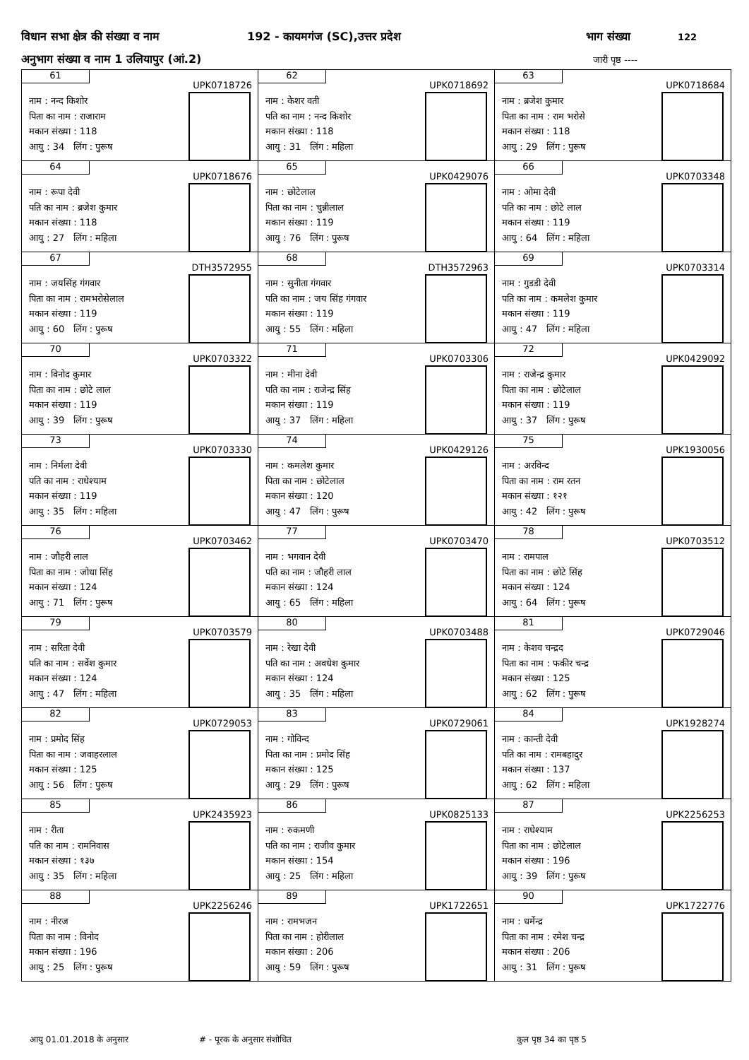विधान सभा क्षेत्र की संख्या व नाम 192 - कायमगंज (SC),उत्तर प्रदेश भाग संख्या 122
अनुभाग संख्या व नाम 1 उलियापुर (आं.2) जारी पृष्ठ ----
| 61 UPK0718726 नाम : नन्द किशोर पिता का नाम : राजाराम मकान संख्या : 118 आयु : 34 लिंग : पुरूष | 62 UPK0718692 नाम : केशर वती पति का नाम : नन्द किशोर मकान संख्या : 118 आयु : 31 लिंग : महिला | 63 UPK0718684 नाम : ब्रजेश कुमार पिता का नाम : राम भरोसे मकान संख्या : 118 आयु : 29 लिंग : पुरूष |
| 64 UPK0718676 नाम : रूपा देवी पति का नाम : ब्रजेश कुमार मकान संख्या : 118 आयु : 27 लिंग : महिला | 65 UPK0429076 नाम : छोटेलाल पिता का नाम : चुन्नीलाल मकान संख्या : 119 आयु : 76 लिंग : पुरूष | 66 UPK0703348 नाम : ओमा देवी पति का नाम : छोटे लाल मकान संख्या : 119 आयु : 64 लिंग : महिला |
| 67 DTH3572955 नाम : जयसिंह गंगवार पिता का नाम : रामभरोसेलाल मकान संख्या : 119 आयु : 60 लिंग : पुरूष | 68 DTH3572963 नाम : सुनीता गंगवार पति का नाम : जय सिंह गंगवार मकान संख्या : 119 आयु : 55 लिंग : महिला | 69 UPK0703314 नाम : गुडडी देवी पति का नाम : कमलेश कुमार मकान संख्या : 119 आयु : 47 लिंग : महिला |
| 70 UPK0703322 नाम : विनोद कुमार पिता का नाम : छोटे लाल मकान संख्या : 119 आयु : 39 लिंग : पुरूष | 71 UPK0703306 नाम : मीना देवी पति का नाम : राजेन्द्र सिंह मकान संख्या : 119 आयु : 37 लिंग : महिला | 72 UPK0429092 नाम : राजेन्द्र कुमार पिता का नाम : छोटेलाल मकान संख्या : 119 आयु : 37 लिंग : पुरूष |
| 73 UPK0703330 नाम : निर्मला देवी पति का नाम : राधेश्याम मकान संख्या : 119 आयु : 35 लिंग : महिला | 74 UPK0429126 नाम : कमलेश कुमार पिता का नाम : छोटेलाल मकान संख्या : 120 आयु : 47 लिंग : पुरूष | 75 UPK1930056 नाम : अरविन्द पिता का नाम : राम रतन मकान संख्या : १२१ आयु : 42 लिंग : पुरूष |
| 76 UPK0703462 नाम : जौहरी लाल पिता का नाम : जोधा सिंह मकान संख्या : 124 आयु : 71 लिंग : पुरूष | 77 UPK0703470 नाम : भगवान देवी पति का नाम : जौहरी लाल मकान संख्या : 124 आयु : 65 लिंग : महिला | 78 UPK0703512 नाम : रामपाल पिता का नाम : छोटे सिंह मकान संख्या : 124 आयु : 64 लिंग : पुरूष |
| 79 UPK0703579 नाम : सरिता देवी पति का नाम : सर्वेश कुमार मकान संख्या : 124 आयु : 47 लिंग : महिला | 80 UPK0703488 नाम : रेखा देवी पति का नाम : अवधेश कुमार मकान संख्या : 124 आयु : 35 लिंग : महिला | 81 UPK0729046 नाम : केशव चन्द्रद पिता का नाम : फकीर चन्द्र मकान संख्या : 125 आयु : 62 लिंग : पुरूष |
| 82 UPK0729053 नाम : प्रमोद सिंह पिता का नाम : जवाहरलाल मकान संख्या : 125 आयु : 56 लिंग : पुरूष | 83 UPK0729061 नाम : गोविन्द पिता का नाम : प्रमोद सिंह मकान संख्या : 125 आयु : 29 लिंग : पुरूष | 84 UPK1928274 नाम : कान्ती देवी पति का नाम : रामबहादुर मकान संख्या : 137 आयु : 62 लिंग : महिला |
| 85 UPK2435923 नाम : रीता पति का नाम : रामनिवास मकान संख्या : १३७ आयु : 35 लिंग : महिला | 86 UPK0825133 नाम : रुकमणी पति का नाम : राजीव कुमार मकान संख्या : 154 आयु : 25 लिंग : महिला | 87 UPK2256253 नाम : राधेश्याम पिता का नाम : छोटेलाल मकान संख्या : 196 आयु : 39 लिंग : पुरूष |
| 88 UPK2256246 नाम : नीरज पिता का नाम : विनोद मकान संख्या : 196 आयु : 25 लिंग : पुरूष | 89 UPK1722651 नाम : रामभजन पिता का नाम : होरीलाल मकान संख्या : 206 आयु : 59 लिंग : पुरूष | 90 UPK1722776 नाम : धर्मेन्द्र पिता का नाम : रमेश चन्द्र मकान संख्या : 206 आयु : 31 लिंग : पुरूष |
आयु 01.01.2018 के अनुसार # - पूरक के अनुसार संशोधित कुल पृष्ठ 34 का पृष्ठ 5